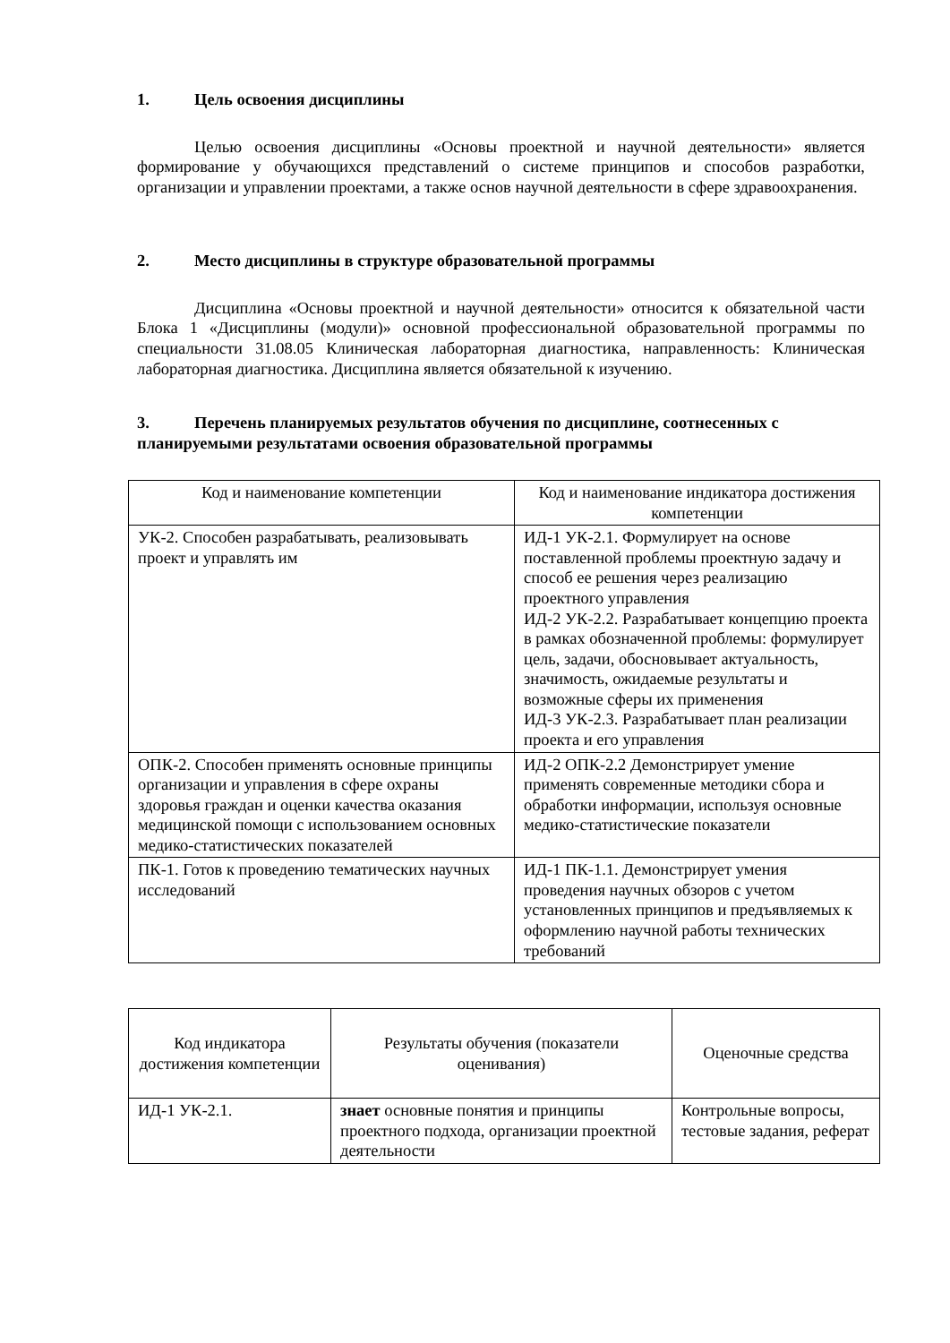1. Цель освоения дисциплины
Целью освоения дисциплины «Основы проектной и научной деятельности» является формирование у обучающихся представлений о системе принципов и способов разработки, организации и управлении проектами, а также основ научной деятельности в сфере здравоохранения.
2. Место дисциплины в структуре образовательной программы
Дисциплина «Основы проектной и научной деятельности» относится к обязательной части Блока 1 «Дисциплины (модули)» основной профессиональной образовательной программы по специальности 31.08.05 Клиническая лабораторная диагностика, направленность: Клиническая лабораторная диагностика. Дисциплина является обязательной к изучению.
3. Перечень планируемых результатов обучения по дисциплине, соотнесенных с планируемыми результатами освоения образовательной программы
| Код и наименование компетенции | Код и наименование индикатора достижения компетенции |
| --- | --- |
| УК-2. Способен разрабатывать, реализовывать проект и управлять им | ИД-1 УК-2.1. Формулирует на основе поставленной проблемы проектную задачу и способ ее решения через реализацию проектного управления ИД-2 УК-2.2. Разрабатывает концепцию проекта в рамках обозначенной проблемы: формулирует цель, задачи, обосновывает актуальность, значимость, ожидаемые результаты и возможные сферы их применения ИД-3 УК-2.3. Разрабатывает план реализации проекта и его управления |
| ОПК-2. Способен применять основные принципы организации и управления в сфере охраны здоровья граждан и оценки качества оказания медицинской помощи с использованием основных медико-статистических показателей | ИД-2 ОПК-2.2 Демонстрирует умение применять современные методики сбора и обработки информации, используя основные медико-статистические показатели |
| ПК-1. Готов к проведению тематических научных исследований | ИД-1 ПК-1.1. Демонстрирует умения проведения научных обзоров с учетом установленных принципов и предъявляемых к оформлению научной работы технических требований |
| Код индикатора достижения компетенции | Результаты обучения (показатели оценивания) | Оценочные средства |
| --- | --- | --- |
| ИД-1 УК-2.1. | знает основные понятия и принципы проектного подхода, организации проектной деятельности | Контрольные вопросы, тестовые задания, реферат |